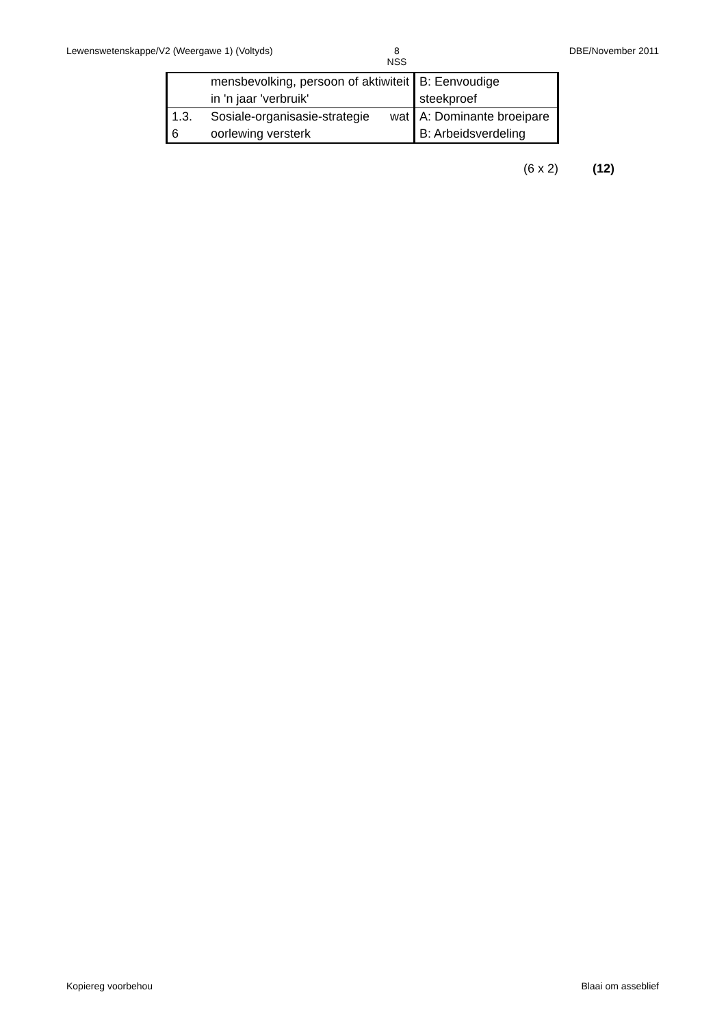Lewenswetenskappe/V2 (Weergawe 1) (Voltyds) 8
NSS
DBE/November 2011
| | mensbevolking, persoon of aktiwiteit in 'n jaar 'verbruik' | B: Eenvoudige steekproef |
| 1.3. 6 | Sosiale-organisasie-strategie wat oorlewing versterk | A: Dominante broeipare B: Arbeidsverdeling |
(6 x 2) (12)
Kopiereg voorbehou Blaai om asseblief